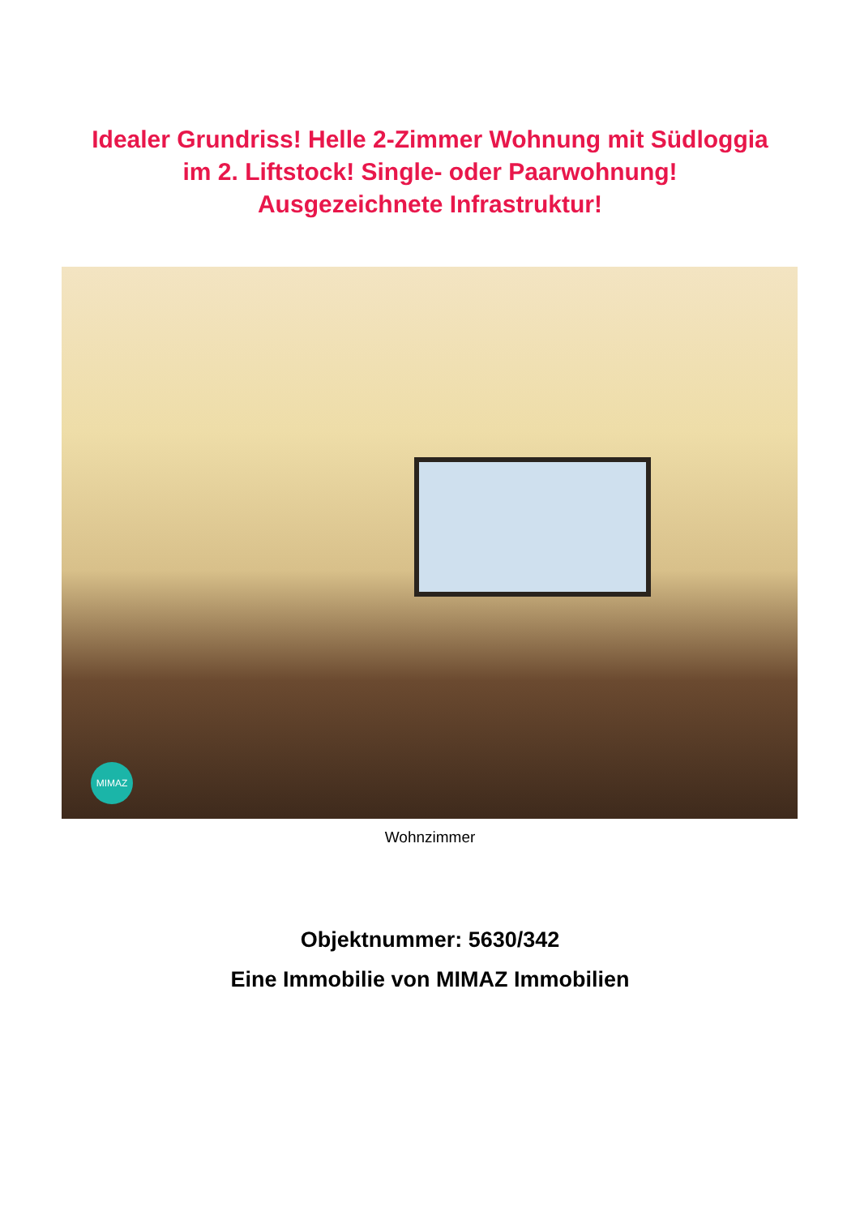Idealer Grundriss! Helle 2-Zimmer Wohnung mit Südloggia
im 2. Liftstock! Single- oder Paarwohnung!
Ausgezeichnete Infrastruktur!
MIMAZ
Wohnzimmer
Objektnummer: 5630/342
Eine Immobilie von MIMAZ Immobilien